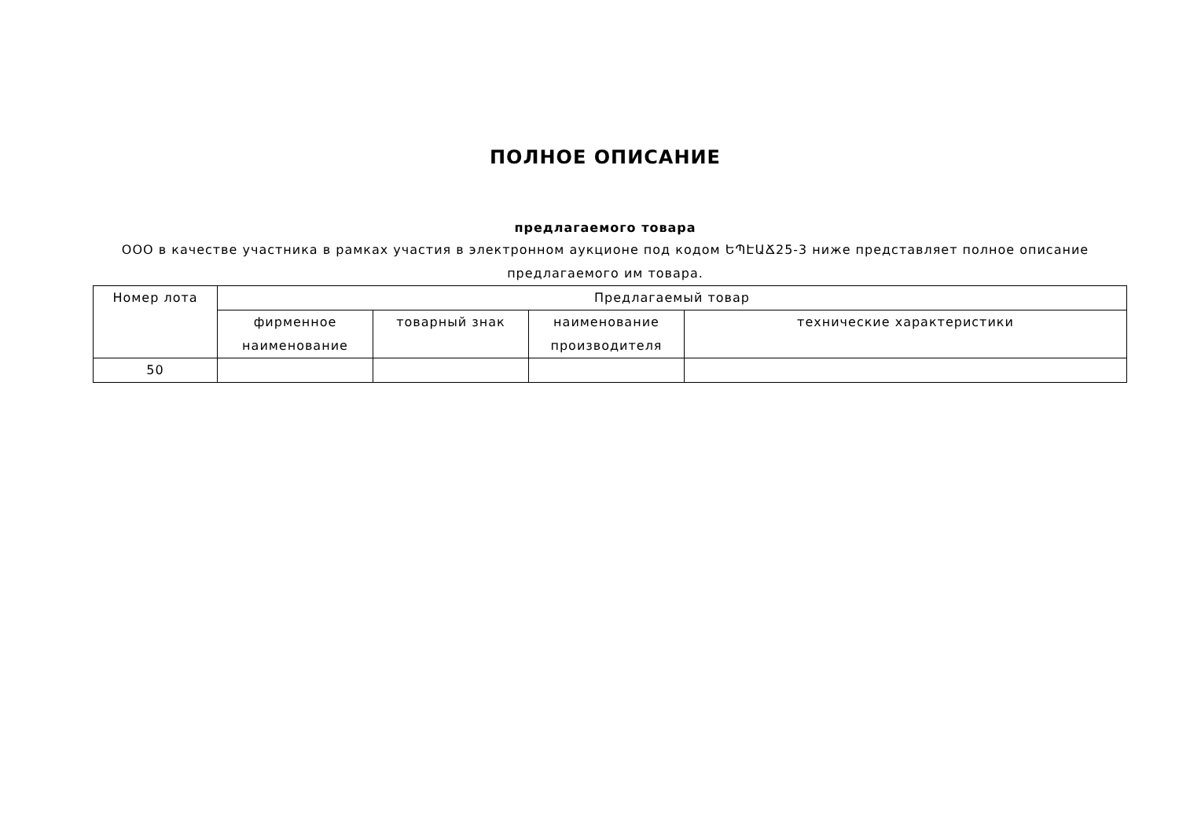ПОЛНОЕ ОПИСАНИЕ
предлагаемого товара
ООО в качестве участника в рамках участия в электронном аукционе под кодом ԵՊԷԱՃ25-3 ниже представляет полное описание предлагаемого им товара.
| Номер лота | Предлагаемый товар | | | |
| | фирменное наименование | товарный знак | наименование производителя | технические характеристики |
| 50 | | | | |